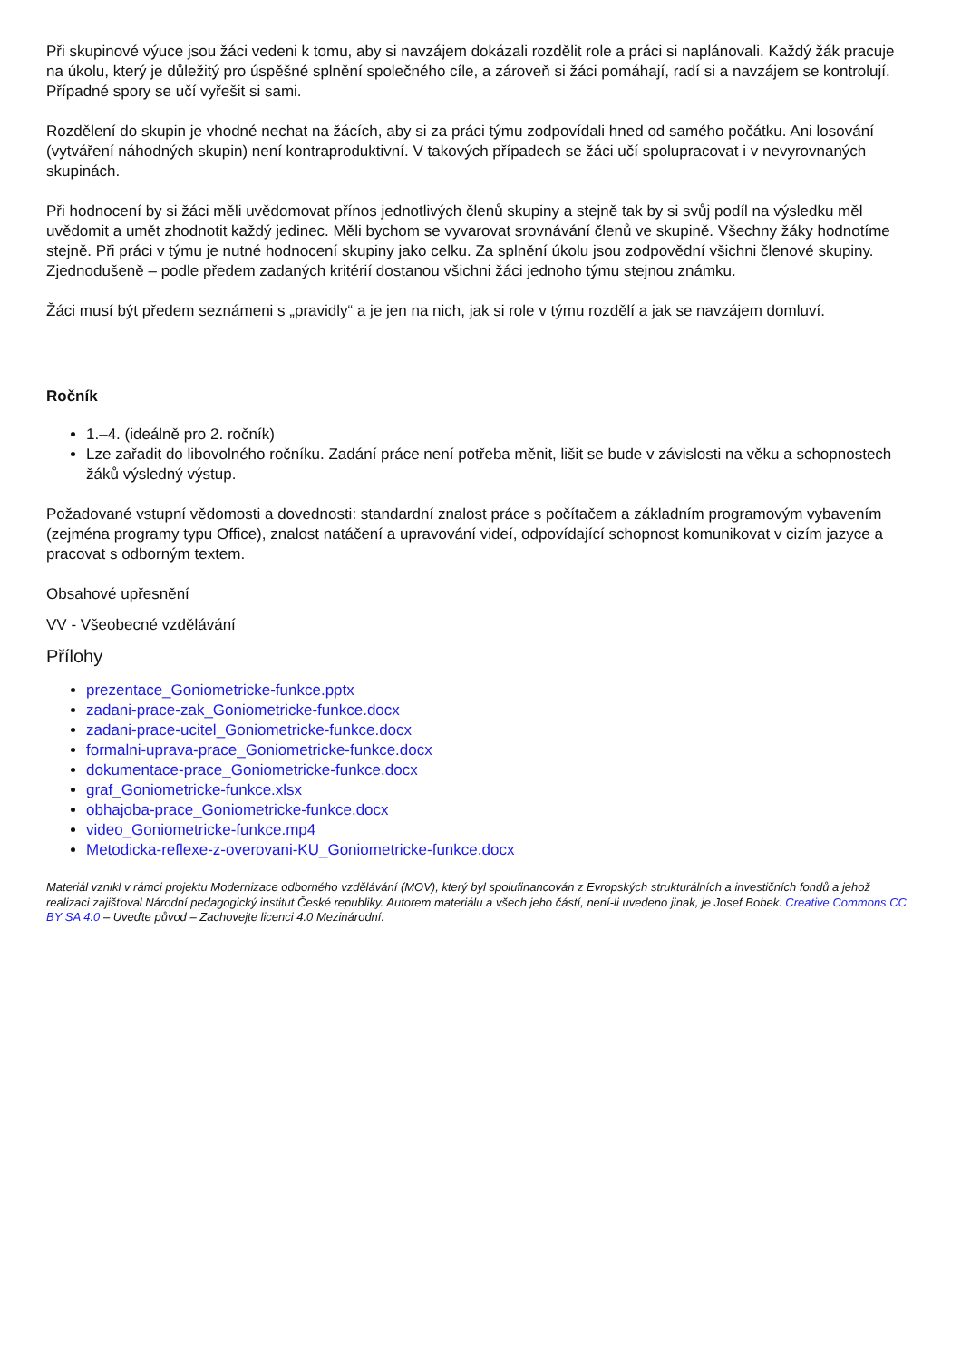Při skupinové výuce jsou žáci vedeni k tomu, aby si navzájem dokázali rozdělit role a práci si naplánovali. Každý žák pracuje na úkolu, který je důležitý pro úspěšné splnění společného cíle, a zároveň si žáci pomáhají, radí si a navzájem se kontrolují. Případné spory se učí vyřešit si sami.
Rozdělení do skupin je vhodné nechat na žácích, aby si za práci týmu zodpovídali hned od samého počátku. Ani losování (vytváření náhodných skupin) není kontraproduktivní. V takových případech se žáci učí spolupracovat i v nevyrovnaných skupinách.
Při hodnocení by si žáci měli uvědomovat přínos jednotlivých členů skupiny a stejně tak by si svůj podíl na výsledku měl uvědomit a umět zhodnotit každý jedinec. Měli bychom se vyvarovat srovnávání členů ve skupině. Všechny žáky hodnotíme stejně. Při práci v týmu je nutné hodnocení skupiny jako celku. Za splnění úkolu jsou zodpovědní všichni členové skupiny. Zjednodušeně – podle předem zadaných kritérií dostanou všichni žáci jednoho týmu stejnou známku.
Žáci musí být předem seznámeni s „pravidly“ a je jen na nich, jak si role v týmu rozdělí a jak se navzájem domluví.
Ročník
1.–4. (ideálně pro 2. ročník)
Lze zařadit do libovolného ročníku. Zadání práce není potřeba měnit, lišit se bude v závislosti na věku a schopnostech žáků výsledný výstup.
Požadované vstupní vědomosti a dovednosti: standardní znalost práce s počítačem a základním programovým vybavením (zejména programy typu Office), znalost natáčení a upravování videí, odpovídající schopnost komunikovat v cizím jazyce a pracovat s odborným textem.
Obsahové upřesnění
VV - Všeobecné vzdělávání
Přílohy
prezentace_Goniometricke-funkce.pptx
zadani-prace-zak_Goniometricke-funkce.docx
zadani-prace-ucitel_Goniometricke-funkce.docx
formalni-uprava-prace_Goniometricke-funkce.docx
dokumentace-prace_Goniometricke-funkce.docx
graf_Goniometricke-funkce.xlsx
obhajoba-prace_Goniometricke-funkce.docx
video_Goniometricke-funkce.mp4
Metodicka-reflexe-z-overovani-KU_Goniometricke-funkce.docx
Materiál vznikl v rámci projektu Modernizace odborného vzdělávání (MOV), který byl spolufinancován z Evropských strukturálních a investičních fondů a jehož realizaci zajišťoval Národní pedagogický institut České republiky. Autorem materiálu a všech jeho částí, není-li uvedeno jinak, je Josef Bobek. Creative Commons CC BY SA 4.0 – Uveďte původ – Zachovejte licenci 4.0 Mezinárodní.